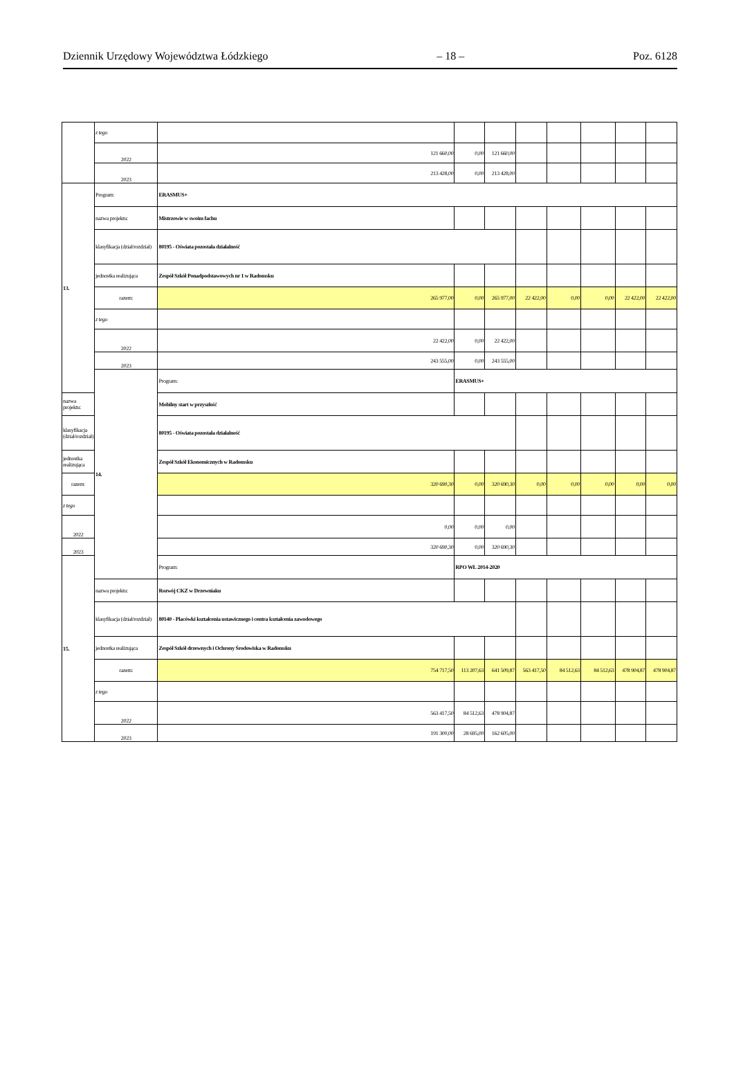Dziennik Urzędowy Województwa Łódzkiego – 18 – Poz. 6128
| | z tego | | | | | | | | |
| | 2022 | 121 660,00 | 0,00 | 121 660,00 | | | | | |
| | 2023 | 213 428,00 | 0,00 | 213 428,00 | | | | | |
| 13. | Program: | ERASMUS+ | | | | | | | |
| | nazwa projektu: | Mistrzowie w swoim fachu | | | | | | | |
| | klasyfikacja (dział/rozdział) | 80195 - Oświata pozostała działalność | | | | | | | |
| | jednostka realizująca | Zespół Szkół Ponadpodstawowych nr 1 w Radomsku | | | | | | | |
| | razem: | 265 977,00 | 0,00 | 265 977,00 | 22 422,00 | 0,00 | 0,00 | 22 422,00 | 22 422,00 |
| | z tego | | | | | | | | |
| | 2022 | 22 422,00 | 0,00 | 22 422,00 | | | | | |
| | 2023 | 243 555,00 | 0,00 | 243 555,00 | | | | | |
| | 14. | Program: | ERASMUS+ | | | | | | |
| nazwa projektu: | | Mobilny start w przyszłość | | | | | | | |
| klasyfikacja (dział/rozdział) | | 80195 - Oświata pozostała działalność | | | | | | | |
| jednostka realizująca | | Zespół Szkół Ekonomicznych w Radomsku | | | | | | | |
| razem: | | 320 690,30 | 0,00 | 320 690,30 | 0,00 | 0,00 | 0,00 | 0,00 | 0,00 |
| z tego | | | | | | | | | |
| 2022 | | 0,00 | 0,00 | 0,00 | | | | | |
| 2023 | | 320 690,30 | 0,00 | 320 690,30 | | | | | |
| 15. | | Program: | RPO WŁ 2014-2020 | | | | | | |
| | nazwa projektu: | Rozwój CKZ w Drzewniaku | | | | | | | |
| | klasyfikacja (dział/rozdział) | 80140 - Placówki kształcenia ustawicznego i centra kształcenia zawodowego | | | | | | | |
| | jednostka realizująca | Zespół Szkół drzewnych i Ochrony Środowiska w Radomsku | | | | | | | |
| | razem: | 754 717,50 | 113 207,63 | 641 509,87 | 563 417,50 | 84 512,63 | 84 512,63 | 478 904,87 | 478 904,87 |
| | z tego | | | | | | | | |
| | 2022 | 563 417,50 | 84 512,63 | 478 904,87 | | | | | |
| | 2023 | 191 300,00 | 28 695,00 | 162 605,00 | | | | | |